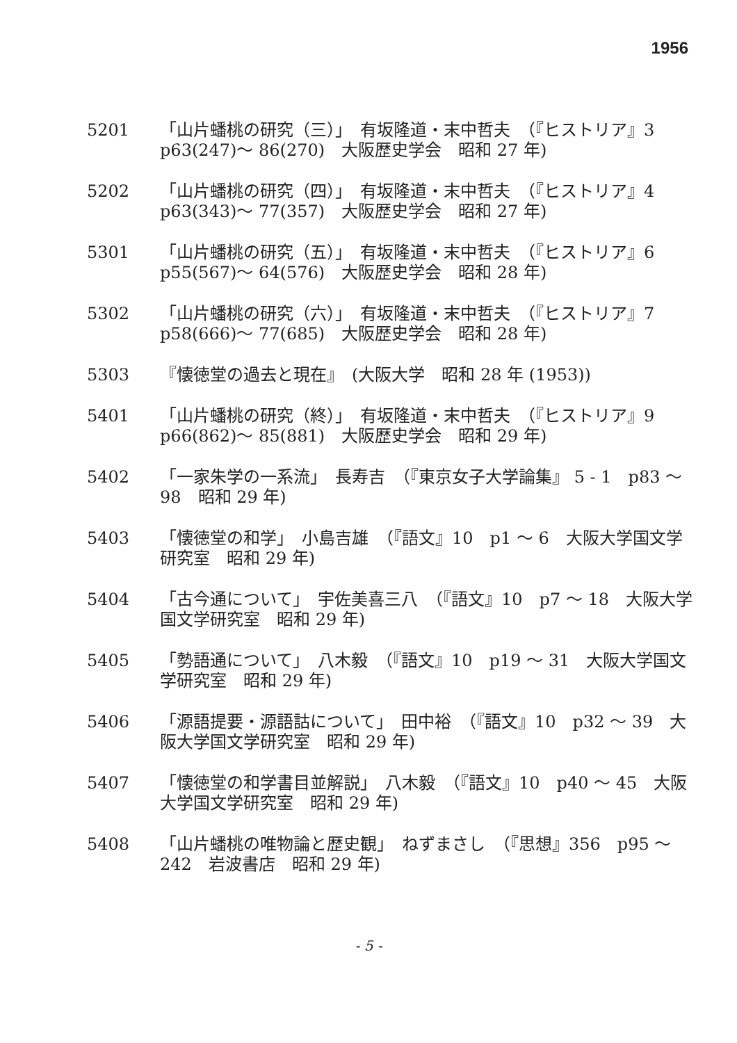1956
5201 「山片蟠桃の研究（三）」　有坂隆道・末中哲夫　（『ヒストリア』3　p63(247)～ 86(270)　大阪歴史学会　昭和 27 年)
5202 「山片蟠桃の研究（四）」　有坂隆道・末中哲夫　（『ヒストリア』4　p63(343)～ 77(357)　大阪歴史学会　昭和 27 年)
5301 「山片蟠桃の研究（五）」　有坂隆道・末中哲夫　（『ヒストリア』6　p55(567)～ 64(576)　大阪歴史学会　昭和 28 年)
5302 「山片蟠桃の研究（六）」　有坂隆道・末中哲夫　（『ヒストリア』7　p58(666)～ 77(685)　大阪歴史学会　昭和 28 年)
5303 『懐徳堂の過去と現在』　(大阪大学　昭和 28 年 (1953))
5401 「山片蟠桃の研究（終）」　有坂隆道・末中哲夫　（『ヒストリア』9　p66(862)～ 85(881)　大阪歴史学会　昭和 29 年)
5402 「一家朱学の一系流」　長寿吉　（『東京女子大学論集』 5 - 1　p83 ～ 98　昭和 29 年)
5403 「懐徳堂の和学」　小島吉雄　（『語文』10　p1 ～ 6　大阪大学国文学研究室　昭和 29 年)
5404 「古今通について」　宇佐美喜三八　（『語文』10　p7 ～ 18　大阪大学国文学研究室　昭和 29 年)
5405 「勢語通について」　八木毅　（『語文』10　p19 ～ 31　大阪大学国文学研究室　昭和 29 年)
5406 「源語提要・源語詁について」　田中裕　（『語文』10　p32 ～ 39　大阪大学国文学研究室　昭和 29 年)
5407 「懐徳堂の和学書目並解説」　八木毅　（『語文』10　p40 ～ 45　大阪大学国文学研究室　昭和 29 年)
5408 「山片蟠桃の唯物論と歴史観」　ねずまさし　（『思想』356　p95 ～ 242　岩波書店　昭和 29 年)
- 5 -